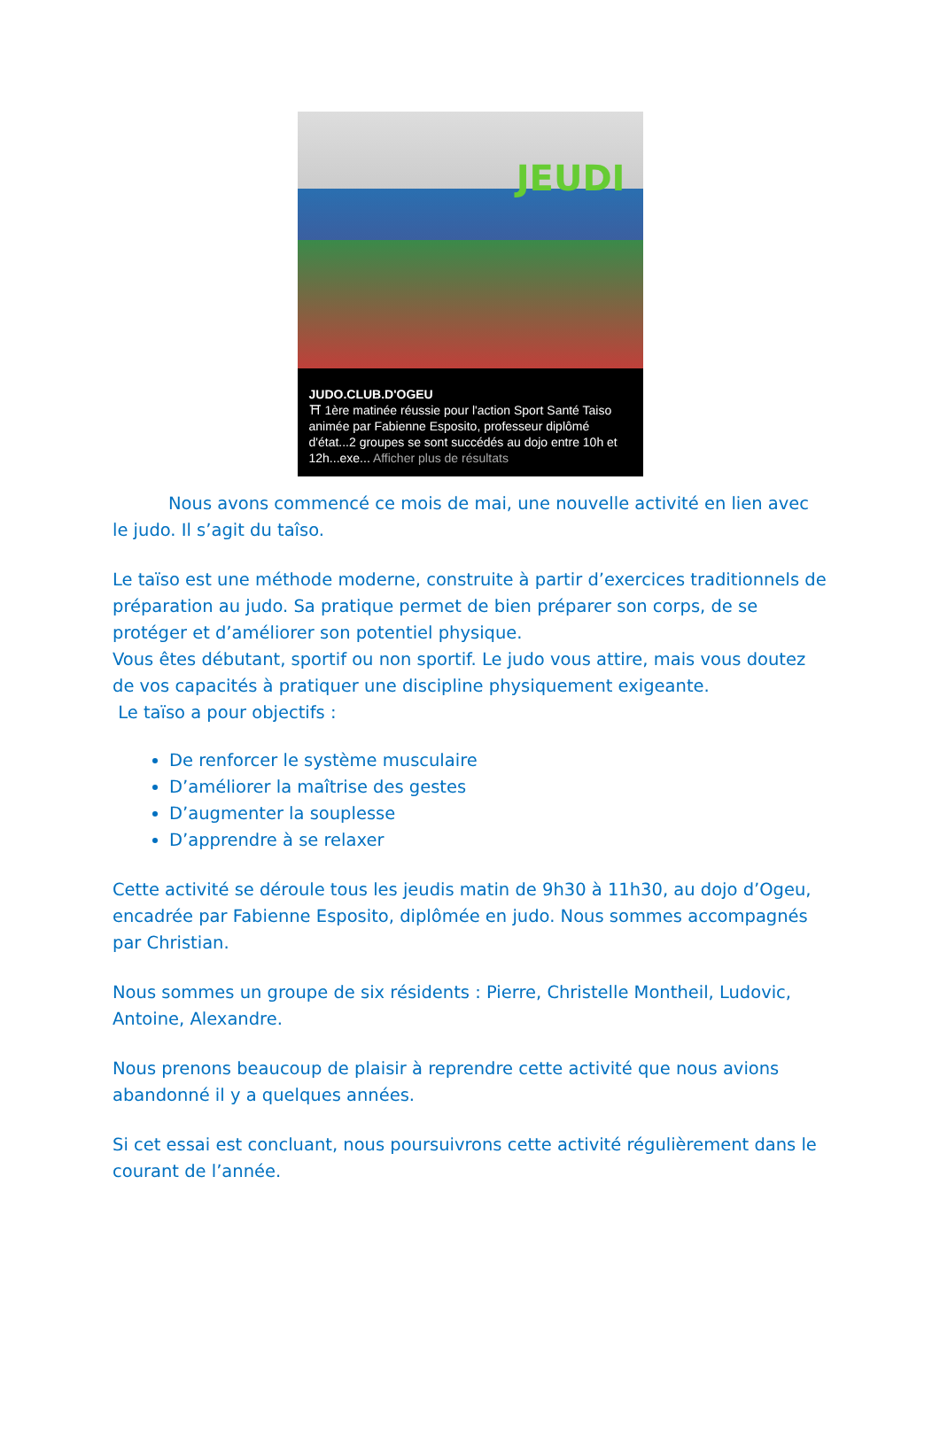JEUDI
JUDO.CLUB.D'OGEU
⛩ 1ère matinée réussie pour l'action Sport Santé Taiso animée par Fabienne Esposito, professeur diplômé d'état...2 groupes se sont succédés au dojo entre 10h et 12h...exe... Afficher plus de résultats
Nous avons commencé ce mois de mai, une nouvelle activité en lien avec le judo. Il s’agit du taîso.
Le taïso est une méthode moderne, construite à partir d’exercices traditionnels de préparation au judo. Sa pratique permet de bien préparer son corps, de se protéger et d’améliorer son potentiel physique.
Vous êtes débutant, sportif ou non sportif. Le judo vous attire, mais vous doutez de vos capacités à pratiquer une discipline physiquement exigeante.
Le taïso a pour objectifs :
De renforcer le système musculaire
D’améliorer la maîtrise des gestes
D’augmenter la souplesse
D’apprendre à se relaxer
Cette activité se déroule tous les jeudis matin de 9h30 à 11h30, au dojo d’Ogeu, encadrée par Fabienne Esposito, diplômée en judo. Nous sommes accompagnés par Christian.
Nous sommes un groupe de six résidents : Pierre, Christelle Montheil, Ludovic, Antoine, Alexandre.
Nous prenons beaucoup de plaisir à reprendre cette activité que nous avions abandonné il y a quelques années.
Si cet essai est concluant, nous poursuivrons cette activité régulièrement dans le courant de l’année.